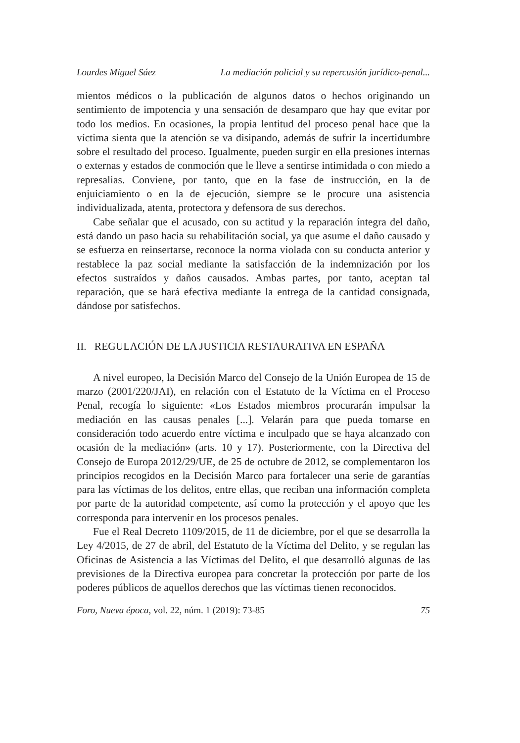Lourdes Miguel Sáez La mediación policial y su repercusión jurídico-penal...
mientos médicos o la publicación de algunos datos o hechos originando un sentimiento de impotencia y una sensación de desamparo que hay que evitar por todo los medios. En ocasiones, la propia lentitud del proceso penal hace que la víctima sienta que la atención se va disipando, además de sufrir la incertidumbre sobre el resultado del proceso. Igualmente, pueden surgir en ella presiones internas o externas y estados de conmoción que le lleve a sentirse intimidada o con miedo a represalias. Conviene, por tanto, que en la fase de instrucción, en la de enjuiciamiento o en la de ejecución, siempre se le procure una asistencia individualizada, atenta, protectora y defensora de sus derechos.
Cabe señalar que el acusado, con su actitud y la reparación íntegra del daño, está dando un paso hacia su rehabilitación social, ya que asume el daño causado y se esfuerza en reinsertarse, reconoce la norma violada con su conducta anterior y restablece la paz social mediante la satisfacción de la indemnización por los efectos sustraídos y daños causados. Ambas partes, por tanto, aceptan tal reparación, que se hará efectiva mediante la entrega de la cantidad consignada, dándose por satisfechos.
II. REGULACIÓN DE LA JUSTICIA RESTAURATIVA EN ESPAÑA
A nivel europeo, la Decisión Marco del Consejo de la Unión Europea de 15 de marzo (2001/220/JAI), en relación con el Estatuto de la Víctima en el Proceso Penal, recogía lo siguiente: «Los Estados miembros procurarán impulsar la mediación en las causas penales [...]. Velarán para que pueda tomarse en consideración todo acuerdo entre víctima e inculpado que se haya alcanzado con ocasión de la mediación» (arts. 10 y 17). Posteriormente, con la Directiva del Consejo de Europa 2012/29/UE, de 25 de octubre de 2012, se complementaron los principios recogidos en la Decisión Marco para fortalecer una serie de garantías para las víctimas de los delitos, entre ellas, que reciban una información completa por parte de la autoridad competente, así como la protección y el apoyo que les corresponda para intervenir en los procesos penales.
Fue el Real Decreto 1109/2015, de 11 de diciembre, por el que se desarrolla la Ley 4/2015, de 27 de abril, del Estatuto de la Víctima del Delito, y se regulan las Oficinas de Asistencia a las Víctimas del Delito, el que desarrolló algunas de las previsiones de la Directiva europea para concretar la protección por parte de los poderes públicos de aquellos derechos que las víctimas tienen reconocidos.
Foro, Nueva época, vol. 22, núm. 1 (2019): 73-85 75